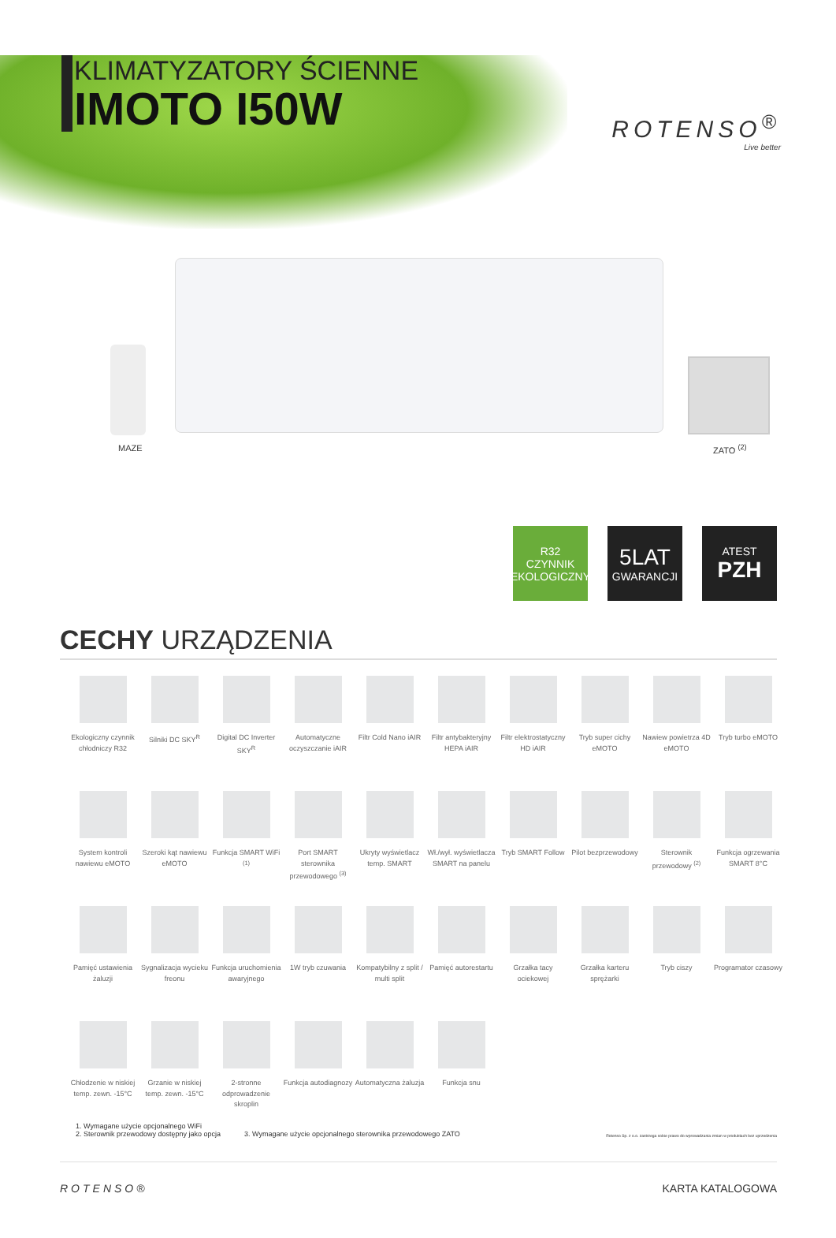ROTENSO<sup>®</sup>
Live better
KLIMATYZATORY ŚCIENNE
IMOTO I50W
MAZE ZATO <sup>(2)</sup>
R32
CZYNNIK
EKOLOGICZNY
5LAT
GWARANCJI
ATEST
PZH
CECHY URZĄDZENIA
Ekologiczny czynnik chłodniczy R32
Silniki DC SKY<sup>R</sup>
Digital DC Inverter SKY<sup>R</sup>
Automatyczne oczyszczanie iAIR
Filtr Cold Nano iAIR
Filtr antybakteryjny HEPA iAIR
Filtr elektrostatyczny HD iAIR
Tryb super cichy eMOTO
Nawiew powietrza 4D eMOTO
Tryb turbo eMOTO
System kontroli nawiewu eMOTO
Szeroki kąt nawiewu eMOTO
Funkcja SMART WiFi <sup>(1)</sup>
Port SMART sterownika przewodowego <sup>(3)</sup>
Ukryty wyświetlacz temp. SMART
Wł./wył. wyświetlacza SMART na panelu
Tryb SMART Follow
Pilot bezprzewodowy
Sterownik przewodowy <sup>(2)</sup>
Funkcja ogrzewania SMART 8°C
Pamięć ustawienia żaluzji
Sygnalizacja wycieku freonu
Funkcja uruchomienia awaryjnego
1W tryb czuwania
Kompatybilny z split / multi split
Pamięć autorestartu
Grzałka tacy ociekowej
Grzałka karteru sprężarki
Tryb ciszy
Programator czasowy
Chłodzenie w niskiej temp. zewn. -15°C
Grzanie w niskiej temp. zewn. -15°C
2-stronne odprowadzenie skroplin
Funkcja autodiagnozy
Automatyczna żaluzja
Funkcja snu
1. Wymagane użycie opcjonalnego WiFi
2. Sterownik przewodowy dostępny jako opcja
3. Wymagane użycie opcjonalnego sterownika przewodowego ZATO
Rotenso Sp. z o.o. zastrzega sobie prawo do wprowadzania zmian w produktach bez uprzedzenia
ROTENSO® KARTA KATALOGOWA